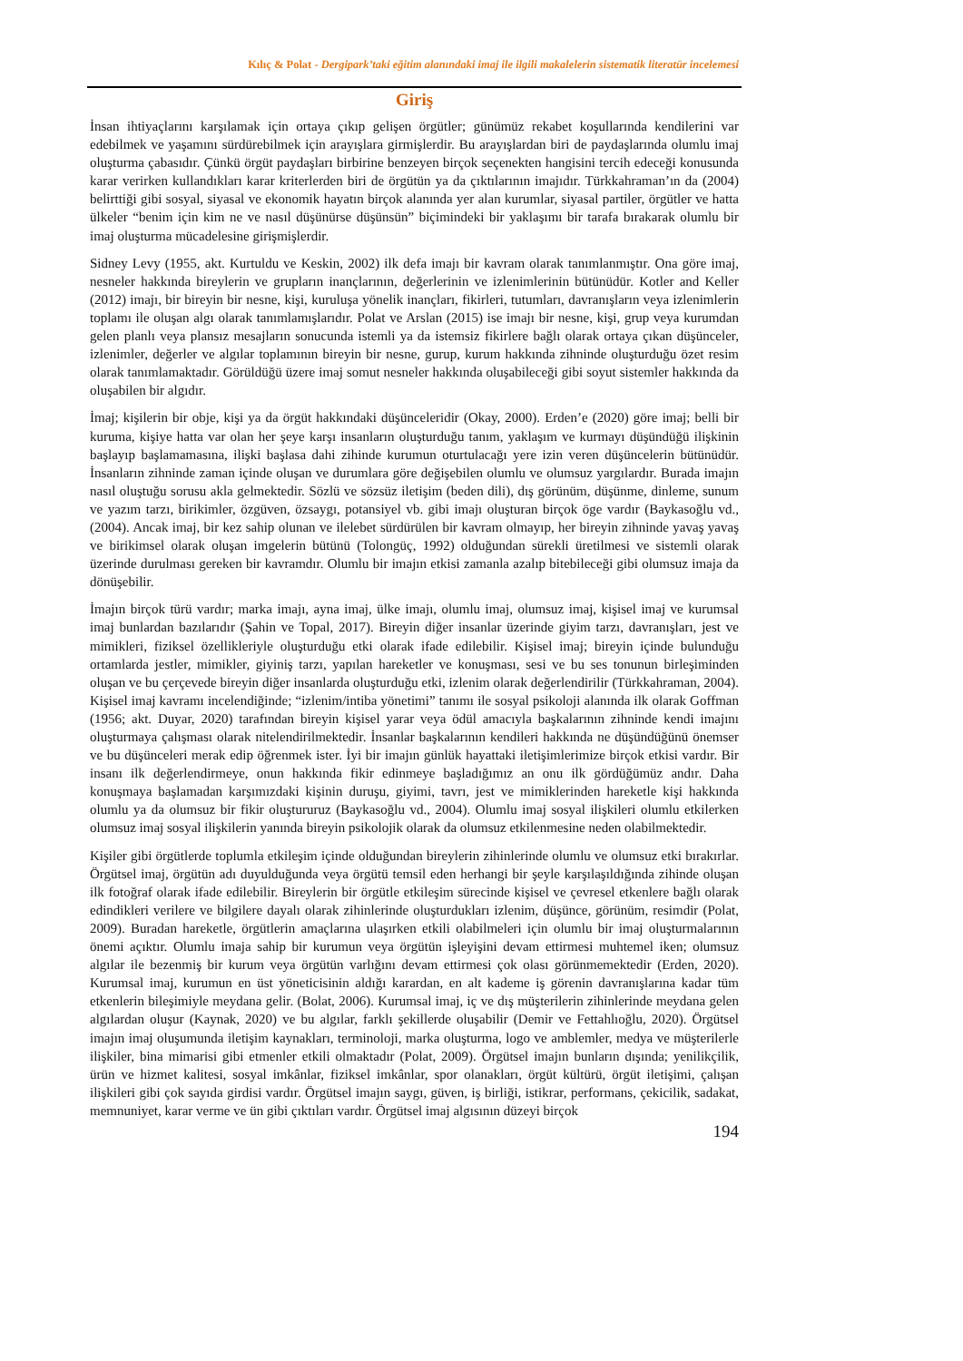Kılıç & Polat - Dergipark’taki eğitim alanındaki imaj ile ilgili makalelerin sistematik literatür incelemesi
Giriş
İnsan ihtiyaçlarını karşılamak için ortaya çıkıp gelişen örgütler; günümüz rekabet koşullarında kendilerini var edebilmek ve yaşamını sürdürebilmek için arayışlara girmişlerdir. Bu arayışlardan biri de paydaşlarında olumlu imaj oluşturma çabasıdır. Çünkü örgüt paydaşları birbirine benzeyen birçok seçenekten hangisini tercih edeceği konusunda karar verirken kullandıkları karar kriterlerden biri de örgütün ya da çıktılarının imajıdır. Türkkahraman’ın da (2004) belirttiği gibi sosyal, siyasal ve ekonomik hayatın birçok alanında yer alan kurumlar, siyasal partiler, örgütler ve hatta ülkeler “benim için kim ne ve nasıl düşünürse düşünsün” biçimindeki bir yaklaşımı bir tarafa bırakarak olumlu bir imaj oluşturma mücadelesine girişmişlerdir.
Sidney Levy (1955, akt. Kurtuldu ve Keskin, 2002) ilk defa imajı bir kavram olarak tanımlanmıştır. Ona göre imaj, nesneler hakkında bireylerin ve grupların inançlarının, değerlerinin ve izlenimlerinin bütünüdür. Kotler and Keller (2012) imajı, bir bireyin bir nesne, kişi, kuruluşa yönelik inançları, fikirleri, tutumları, davranışların veya izlenimlerin toplamı ile oluşan algı olarak tanımlamışlarıdır. Polat ve Arslan (2015) ise imajı bir nesne, kişi, grup veya kurumdan gelen planlı veya plansız mesajların sonucunda istemli ya da istemsiz fikirlere bağlı olarak ortaya çıkan düşünceler, izlenimler, değerler ve algılar toplamının bireyin bir nesne, gurup, kurum hakkında zihninde oluşturduğu özet resim olarak tanımlamaktadır. Görüldüğü üzere imaj somut nesneler hakkında oluşabileceği gibi soyut sistemler hakkında da oluşabilen bir algıdır.
İmaj; kişilerin bir obje, kişi ya da örgüt hakkındaki düşünceleridir (Okay, 2000). Erden’e (2020) göre imaj; belli bir kuruma, kişiye hatta var olan her şeye karşı insanların oluşturduğu tanım, yaklaşım ve kurmayı düşündüğü ilişkinin başlayıp başlamamasına, ilişki başlasa dahi zihinde kurumun oturtulacağı yere izin veren düşüncelerin bütünüdür. İnsanların zihninde zaman içinde oluşan ve durumlara göre değişebilen olumlu ve olumsuz yargılardır. Burada imajın nasıl oluştuğu sorusu akla gelmektedir. Sözlü ve sözsüz iletişim (beden dili), dış görünüm, düşünme, dinleme, sunum ve yazım tarzı, birikimler, özgüven, özsaygı, potansiyel vb. gibi imajı oluşturan birçok öge vardır (Baykasoğlu vd., (2004). Ancak imaj, bir kez sahip olunan ve ilelebet sürdürülen bir kavram olmayıp, her bireyin zihninde yavaş yavaş ve birikimsel olarak oluşan imgelerin bütünü (Tolongüç, 1992) olduğundan sürekli üretilmesi ve sistemli olarak üzerinde durulması gereken bir kavramdır. Olumlu bir imajın etkisi zamanla azalıp bitebileceği gibi olumsuz imaja da dönüşebilir.
İmajın birçok türü vardır; marka imajı, ayna imaj, ülke imajı, olumlu imaj, olumsuz imaj, kişisel imaj ve kurumsal imaj bunlardan bazılarıdır (Şahin ve Topal, 2017). Bireyin diğer insanlar üzerinde giyim tarzı, davranışları, jest ve mimikleri, fiziksel özellikleriyle oluşturduğu etki olarak ifade edilebilir. Kişisel imaj; bireyin içinde bulunduğu ortamlarda jestler, mimikler, giyiniş tarzı, yapılan hareketler ve konuşması, sesi ve bu ses tonunun birleşiminden oluşan ve bu çerçevede bireyin diğer insanlarda oluşturduğu etki, izlenim olarak değerlendirilir (Türkkahraman, 2004). Kişisel imaj kavramı incelendiğinde; “izlenim/intiba yönetimi” tanımı ile sosyal psikoloji alanında ilk olarak Goffman (1956; akt. Duyar, 2020) tarafından bireyin kişisel yarar veya ödül amacıyla başkalarının zihninde kendi imajını oluşturmaya çalışması olarak nitelendirilmektedir. İnsanlar başkalarının kendileri hakkında ne düşündüğünü önemser ve bu düşünceleri merak edip öğrenmek ister. İyi bir imajın günlük hayattaki iletişimlerimize birçok etkisi vardır. Bir insanı ilk değerlendirmeye, onun hakkında fikir edinmeye başladığımız an onu ilk gördüğümüz andır. Daha konuşmaya başlamadan karşımızdaki kişinin duruşu, giyimi, tavrı, jest ve mimiklerinden hareketle kişi hakkında olumlu ya da olumsuz bir fikir oluştururuz (Baykasoğlu vd., 2004). Olumlu imaj sosyal ilişkileri olumlu etkilerken olumsuz imaj sosyal ilişkilerin yanında bireyin psikolojik olarak da olumsuz etkilenmesine neden olabilmektedir.
Kişiler gibi örgütlerde toplumla etkileşim içinde olduğundan bireylerin zihinlerinde olumlu ve olumsuz etki bırakırlar. Örgütsel imaj, örgütün adı duyulduğunda veya örgütü temsil eden herhangi bir şeyle karşılaşıldığında zihinde oluşan ilk fotoğraf olarak ifade edilebilir. Bireylerin bir örgütle etkileşim sürecinde kişisel ve çevresel etkenlere bağlı olarak edindikleri verilere ve bilgilere dayalı olarak zihinlerinde oluşturdukları izlenim, düşünce, görünüm, resimdir (Polat, 2009). Buradan hareketle, örgütlerin amaçlarına ulaşırken etkili olabilmeleri için olumlu bir imaj oluşturmalarının önemi açıktır. Olumlu imaja sahip bir kurumun veya örgütün işleyişini devam ettirmesi muhtemel iken; olumsuz algılar ile bezenmiş bir kurum veya örgütün varlığını devam ettirmesi çok olası görünmemektedir (Erden, 2020). Kurumsal imaj, kurumun en üst yöneticisinin aldığı karardan, en alt kademe iş görenin davranışlarına kadar tüm etkenlerin bileşimiyle meydana gelir. (Bolat, 2006). Kurumsal imaj, iç ve dış müşterilerin zihinlerinde meydana gelen algılardan oluşur (Kaynak, 2020) ve bu algılar, farklı şekillerde oluşabilir (Demir ve Fettahlıoğlu, 2020). Örgütsel imajın imaj oluşumunda iletişim kaynakları, terminoloji, marka oluşturma, logo ve amblemler, medya ve müşterilerle ilişkiler, bina mimarisi gibi etmenler etkili olmaktadır (Polat, 2009). Örgütsel imajın bunların dışında; yenilikçilik, ürün ve hizmet kalitesi, sosyal imkânlar, fiziksel imkânlar, spor olanakları, örgüt kültürü, örgüt iletişimi, çalışan ilişkileri gibi çok sayıda girdisi vardır. Örgütsel imajın saygı, güven, iş birliği, istikrar, performans, çekicilik, sadakat, memnuniyet, karar verme ve ün gibi çıktıları vardır. Örgütsel imaj algısının düzeyi birçok
194